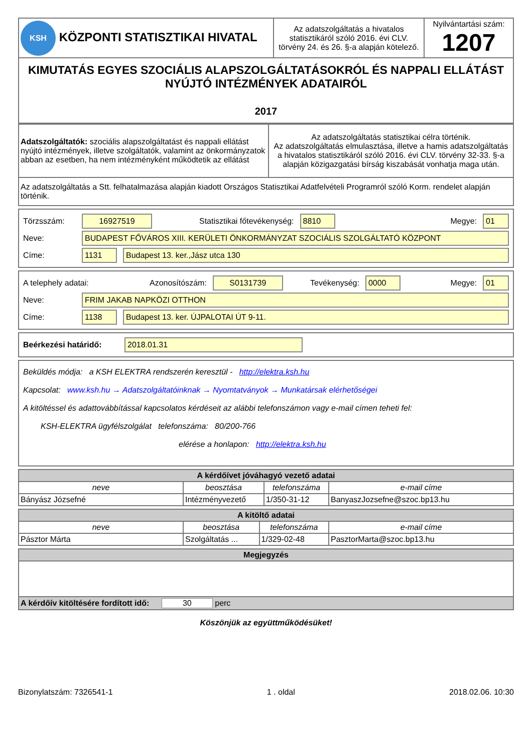| KSH KÖZPONTI STATISZTIKAI HIVATAL | Az adatszolgáltatás a hivatalos statisztikáról szóló 2016. évi CLV. törvény 24. és 26. §-a alapján kötelező. | Nyilvántartási szám: 1207 |
| KIMUTATÁS EGYES SZOCIÁLIS ALAPSZOLGÁLTATÁSOKRÓL ÉS NAPPALI ELLÁTÁST NYÚJTÓ INTÉZMÉNYEK ADATAIRÓL 2017 | | |
| Adatszolgáltatók: szociális alapszolgáltatást és nappali ellátást nyújtó intézmények, illetve szolgáltatók, valamint az önkormányzatok abban az esetben, ha nem intézményként működtetik az ellátást | Az adatszolgáltatás statisztikai célra történik. Az adatszolgáltatás elmulasztása, illetve a hamis adatszolgáltatás a hivatalos statisztikáról szóló 2016. évi CLV. törvény 32-33. §-a alapján közigazgatási bírság kiszabását vonhatja maga után. |
| Az adatszolgáltatás a Stt. felhatalmazása alapján kiadott Országos Statisztikai Adatfelvételi Programról szóló Korm. rendelet alapján történik. | |
Törzsszám: 16927519 Statisztikai főtevékenység: 8810 Megye: 01
Neve: BUDAPEST FŐVÁROS XIII. KERÜLETI ÖNKORMÁNYZAT SZOCIÁLIS SZOLGÁLTATÓ KÖZPONT
Címe: 1131 Budapest 13. ker.,Jász utca 130
A telephely adatai: Azonosítószám: S0131739 Tevékenység: 0000 Megye: 01
Neve: FRIM JAKAB NAPKÖZI OTTHON
Címe: 1138 Budapest 13. ker. ÚJPALOTAI ÚT 9-11.
Beérkezési határidő: 2018.01.31
Beküldés módja: a KSH ELEKTRA rendszerén keresztül - http://elektra.ksh.hu
Kapcsolat: www.ksh.hu → Adatszolgáltatóinknak → Nyomtatványok → Munkatársak elérhetőségei
A kitöltéssel és adattovábbítással kapcsolatos kérdéseit az alábbi telefonszámon vagy e-mail címen teheti fel:
KSH-ELEKTRA ügyfélszolgálat telefonszáma: 80/200-766
elérése a honlapon: http://elektra.ksh.hu
| A kérdőívet jóváhagyó vezető adatai | | | |
| --- | --- | --- | --- |
| neve | beosztása | telefonszáma | e-mail címe |
| Bányász Józsefné | Intézményvezető | 1/350-31-12 | BanyaszJozsefne@szoc.bp13.hu |
| A kitöltő adatai | | | |
| --- | --- | --- | --- |
| neve | beosztása | telefonszáma | e-mail címe |
| Pásztor Márta | Szolgáltatás ... | 1/329-02-48 | PasztorMarta@szoc.bp13.hu |
| Megjegyzés |
| --- |
| A kérdőív kitöltésére fordított idő: 30 perc |
Köszönjük az együttműködésüket!
Bizonylatszám: 7326541-1 1 . oldal 2018.02.06. 10:30